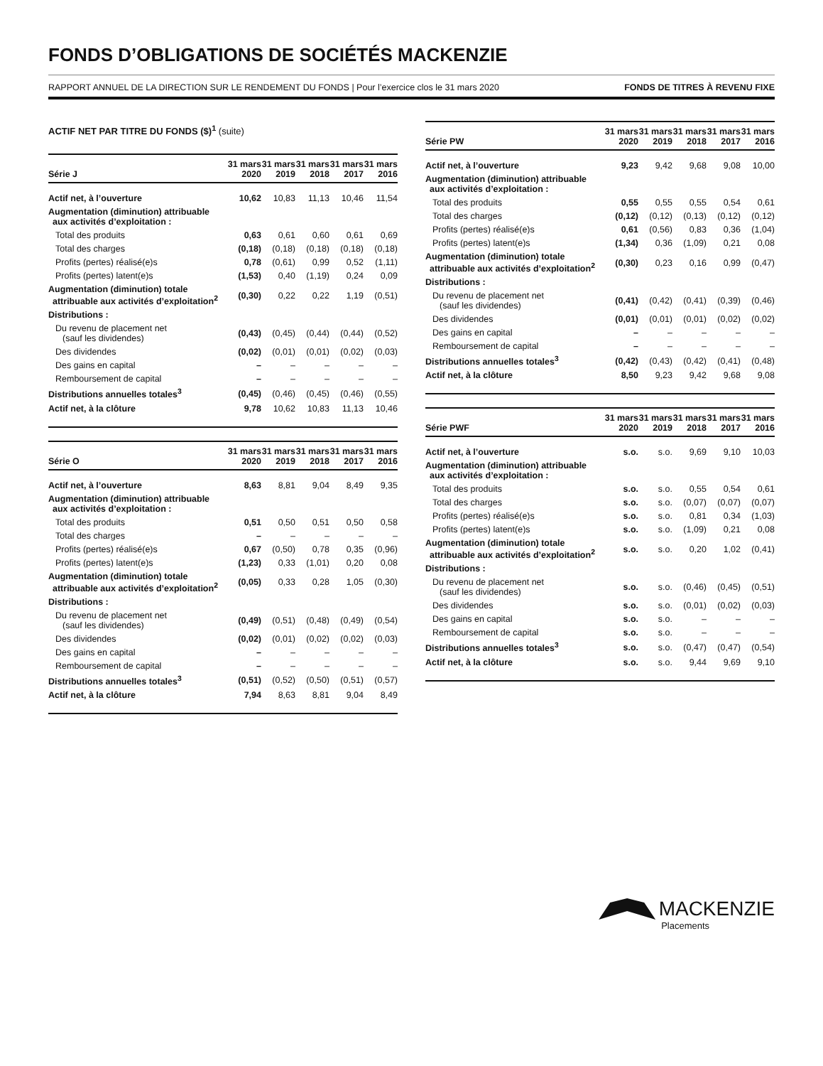FONDS D’OBLIGATIONS DE SOCIÉTÉS MACKENZIE
RAPPORT ANNUEL DE LA DIRECTION SUR LE RENDEMENT DU FONDS | Pour l’exercice clos le 31 mars 2020 FONDS DE TITRES À REVENU FIXE
ACTIF NET PAR TITRE DU FONDS ($)<sup>1</sup> (suite)
| Série J | 31 mars 2020 | 31 mars 2019 | 31 mars 2018 | 31 mars 2017 | 31 mars 2016 |
| --- | --- | --- | --- | --- | --- |
| Actif net, à l’ouverture | 10,62 | 10,83 | 11,13 | 10,46 | 11,54 |
| Augmentation (diminution) attribuable aux activités d’exploitation : | | | | | |
| Total des produits | 0,63 | 0,61 | 0,60 | 0,61 | 0,69 |
| Total des charges | (0,18) | (0,18) | (0,18) | (0,18) | (0,18) |
| Profits (pertes) réalisé(e)s | 0,78 | (0,61) | 0,99 | 0,52 | (1,11) |
| Profits (pertes) latent(e)s | (1,53) | 0,40 | (1,19) | 0,24 | 0,09 |
| Augmentation (diminution) totale attribuable aux activités d’exploitation<sup>2</sup> | (0,30) | 0,22 | 0,22 | 1,19 | (0,51) |
| Distributions : | | | | | |
| Du revenu de placement net (sauf les dividendes) | (0,43) | (0,45) | (0,44) | (0,44) | (0,52) |
| Des dividendes | (0,02) | (0,01) | (0,01) | (0,02) | (0,03) |
| Des gains en capital | – | – | – | – | – |
| Remboursement de capital | – | – | – | – | – |
| Distributions annuelles totales<sup>3</sup> | (0,45) | (0,46) | (0,45) | (0,46) | (0,55) |
| Actif net, à la clôture | 9,78 | 10,62 | 10,83 | 11,13 | 10,46 |
| Série O | 31 mars 2020 | 31 mars 2019 | 31 mars 2018 | 31 mars 2017 | 31 mars 2016 |
| --- | --- | --- | --- | --- | --- |
| Actif net, à l’ouverture | 8,63 | 8,81 | 9,04 | 8,49 | 9,35 |
| Augmentation (diminution) attribuable aux activités d’exploitation : | | | | | |
| Total des produits | 0,51 | 0,50 | 0,51 | 0,50 | 0,58 |
| Total des charges | – | – | – | – | – |
| Profits (pertes) réalisé(e)s | 0,67 | (0,50) | 0,78 | 0,35 | (0,96) |
| Profits (pertes) latent(e)s | (1,23) | 0,33 | (1,01) | 0,20 | 0,08 |
| Augmentation (diminution) totale attribuable aux activités d’exploitation<sup>2</sup> | (0,05) | 0,33 | 0,28 | 1,05 | (0,30) |
| Distributions : | | | | | |
| Du revenu de placement net (sauf les dividendes) | (0,49) | (0,51) | (0,48) | (0,49) | (0,54) |
| Des dividendes | (0,02) | (0,01) | (0,02) | (0,02) | (0,03) |
| Des gains en capital | – | – | – | – | – |
| Remboursement de capital | – | – | – | – | – |
| Distributions annuelles totales<sup>3</sup> | (0,51) | (0,52) | (0,50) | (0,51) | (0,57) |
| Actif net, à la clôture | 7,94 | 8,63 | 8,81 | 9,04 | 8,49 |
| Série PW | 31 mars 2020 | 31 mars 2019 | 31 mars 2018 | 31 mars 2017 | 31 mars 2016 |
| --- | --- | --- | --- | --- | --- |
| Actif net, à l’ouverture | 9,23 | 9,42 | 9,68 | 9,08 | 10,00 |
| Augmentation (diminution) attribuable aux activités d’exploitation : | | | | | |
| Total des produits | 0,55 | 0,55 | 0,55 | 0,54 | 0,61 |
| Total des charges | (0,12) | (0,12) | (0,13) | (0,12) | (0,12) |
| Profits (pertes) réalisé(e)s | 0,61 | (0,56) | 0,83 | 0,36 | (1,04) |
| Profits (pertes) latent(e)s | (1,34) | 0,36 | (1,09) | 0,21 | 0,08 |
| Augmentation (diminution) totale attribuable aux activités d’exploitation<sup>2</sup> | (0,30) | 0,23 | 0,16 | 0,99 | (0,47) |
| Distributions : | | | | | |
| Du revenu de placement net (sauf les dividendes) | (0,41) | (0,42) | (0,41) | (0,39) | (0,46) |
| Des dividendes | (0,01) | (0,01) | (0,01) | (0,02) | (0,02) |
| Des gains en capital | – | – | – | – | – |
| Remboursement de capital | – | – | – | – | – |
| Distributions annuelles totales<sup>3</sup> | (0,42) | (0,43) | (0,42) | (0,41) | (0,48) |
| Actif net, à la clôture | 8,50 | 9,23 | 9,42 | 9,68 | 9,08 |
| Série PWF | 31 mars 2020 | 31 mars 2019 | 31 mars 2018 | 31 mars 2017 | 31 mars 2016 |
| --- | --- | --- | --- | --- | --- |
| Actif net, à l’ouverture | s.o. | s.o. | 9,69 | 9,10 | 10,03 |
| Augmentation (diminution) attribuable aux activités d’exploitation : | | | | | |
| Total des produits | s.o. | s.o. | 0,55 | 0,54 | 0,61 |
| Total des charges | s.o. | s.o. | (0,07) | (0,07) | (0,07) |
| Profits (pertes) réalisé(e)s | s.o. | s.o. | 0,81 | 0,34 | (1,03) |
| Profits (pertes) latent(e)s | s.o. | s.o. | (1,09) | 0,21 | 0,08 |
| Augmentation (diminution) totale attribuable aux activités d’exploitation<sup>2</sup> | s.o. | s.o. | 0,20 | 1,02 | (0,41) |
| Distributions : | | | | | |
| Du revenu de placement net (sauf les dividendes) | s.o. | s.o. | (0,46) | (0,45) | (0,51) |
| Des dividendes | s.o. | s.o. | (0,01) | (0,02) | (0,03) |
| Des gains en capital | s.o. | s.o. | – | – | – |
| Remboursement de capital | s.o. | s.o. | – | – | – |
| Distributions annuelles totales<sup>3</sup> | s.o. | s.o. | (0,47) | (0,47) | (0,54) |
| Actif net, à la clôture | s.o. | s.o. | 9,44 | 9,69 | 9,10 |
MACKENZIE
Placements